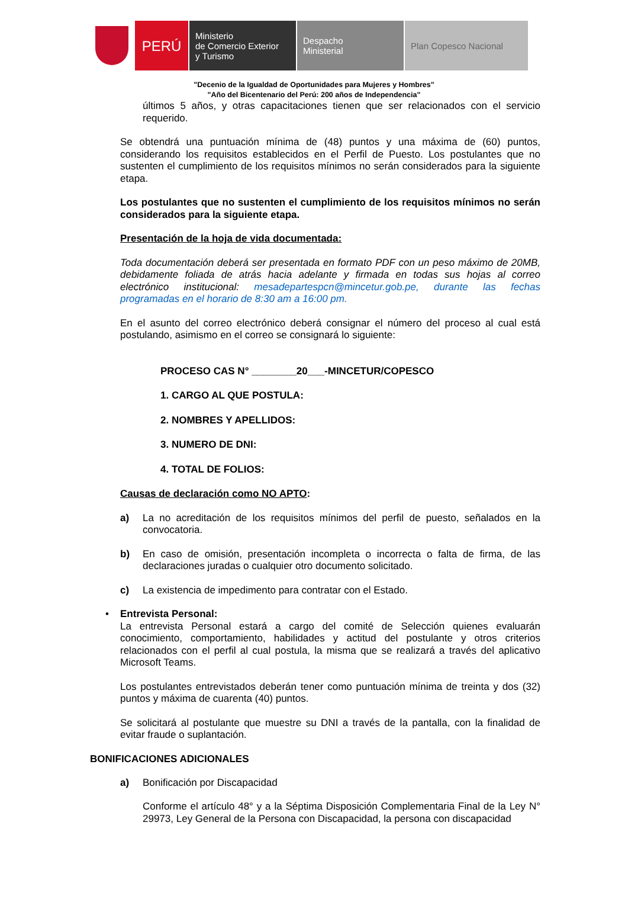PERÚ
Ministerio
de Comercio Exterior
y Turismo
Despacho
Ministerial
Plan Copesco Nacional
"Decenio de la Igualdad de Oportunidades para Mujeres y Hombres"
"Año del Bicentenario del Perú: 200 años de Independencia"
últimos 5 años, y otras capacitaciones tienen que ser relacionados con el servicio requerido.
Se obtendrá una puntuación mínima de (48) puntos y una máxima de (60) puntos, considerando los requisitos establecidos en el Perfil de Puesto. Los postulantes que no sustenten el cumplimiento de los requisitos mínimos no serán considerados para la siguiente etapa.
Los postulantes que no sustenten el cumplimiento de los requisitos mínimos no serán considerados para la siguiente etapa.
Presentación de la hoja de vida documentada:
Toda documentación deberá ser presentada en formato PDF con un peso máximo de 20MB, debidamente foliada de atrás hacia adelante y firmada en todas sus hojas al correo electrónico institucional: mesadepartespcn@mincetur.gob.pe, durante las fechas programadas en el horario de 8:30 am a 16:00 pm.
En el asunto del correo electrónico deberá consignar el número del proceso al cual está postulando, asimismo en el correo se consignará lo siguiente:
PROCESO CAS N° ________20___-MINCETUR/COPESCO
1. CARGO AL QUE POSTULA:
2. NOMBRES Y APELLIDOS:
3. NUMERO DE DNI:
4. TOTAL DE FOLIOS:
Causas de declaración como NO APTO:
a) La no acreditación de los requisitos mínimos del perfil de puesto, señalados en la convocatoria.
b) En caso de omisión, presentación incompleta o incorrecta o falta de firma, de las declaraciones juradas o cualquier otro documento solicitado.
c) La existencia de impedimento para contratar con el Estado.
• Entrevista Personal:
La entrevista Personal estará a cargo del comité de Selección quienes evaluarán conocimiento, comportamiento, habilidades y actitud del postulante y otros criterios relacionados con el perfil al cual postula, la misma que se realizará a través del aplicativo Microsoft Teams.
Los postulantes entrevistados deberán tener como puntuación mínima de treinta y dos (32) puntos y máxima de cuarenta (40) puntos.
Se solicitará al postulante que muestre su DNI a través de la pantalla, con la finalidad de evitar fraude o suplantación.
BONIFICACIONES ADICIONALES
a) Bonificación por Discapacidad
Conforme el artículo 48° y a la Séptima Disposición Complementaria Final de la Ley N° 29973, Ley General de la Persona con Discapacidad, la persona con discapacidad